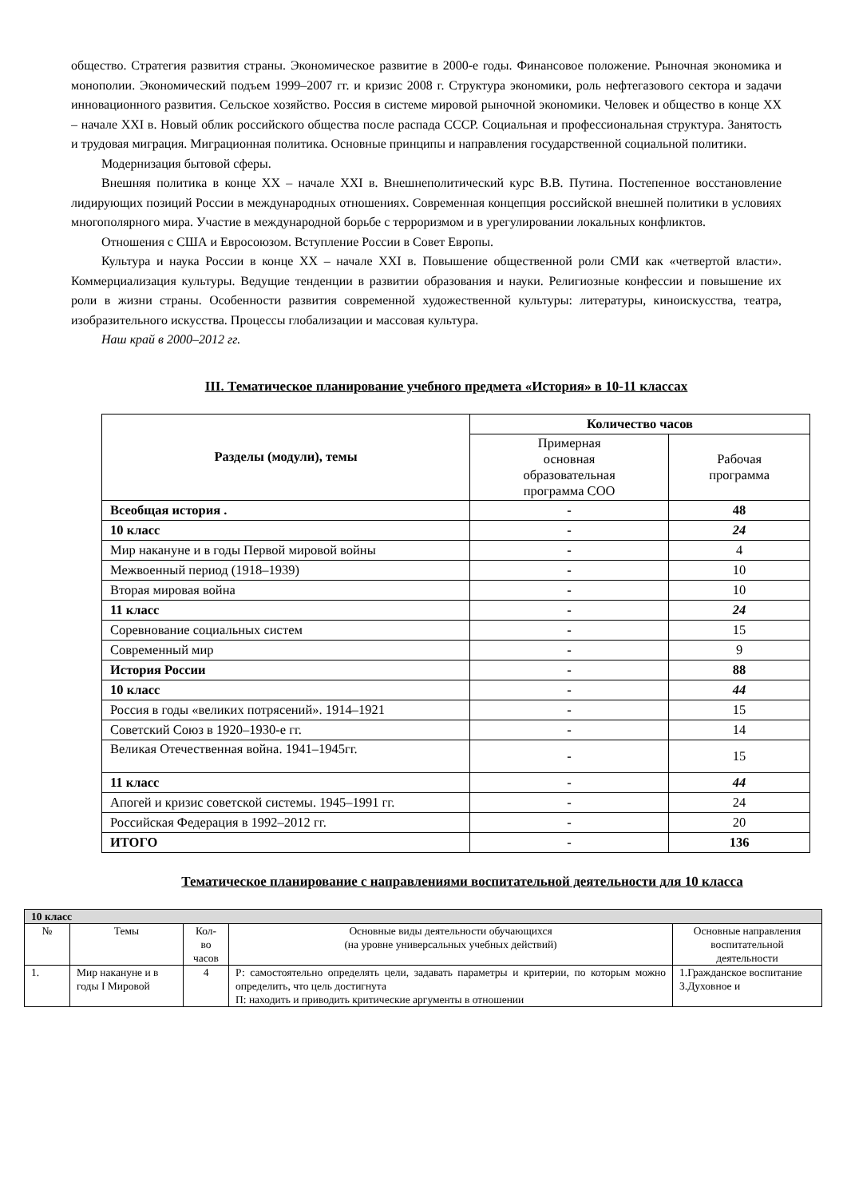общество. Стратегия развития страны. Экономическое развитие в 2000-е годы. Финансовое положение. Рыночная экономика и монополии. Экономический подъем 1999–2007 гг. и кризис 2008 г. Структура экономики, роль нефтегазового сектора и задачи инновационного развития. Сельское хозяйство. Россия в системе мировой рыночной экономики. Человек и общество в конце XX – начале XXI в. Новый облик российского общества после распада СССР. Социальная и профессиональная структура. Занятость и трудовая миграция. Миграционная политика. Основные принципы и направления государственной социальной политики.
Модернизация бытовой сферы.
Внешняя политика в конце XX – начале XXI в. Внешнеполитический курс В.В. Путина. Постепенное восстановление лидирующих позиций России в международных отношениях. Современная концепция российской внешней политики в условиях многополярного мира. Участие в международной борьбе с терроризмом и в урегулировании локальных конфликтов.
Отношения с США и Евросоюзом. Вступление России в Совет Европы.
Культура и наука России в конце XX – начале XXI в. Повышение общественной роли СМИ как «четвертой власти». Коммерциализация культуры. Ведущие тенденции в развитии образования и науки. Религиозные конфессии и повышение их роли в жизни страны. Особенности развития современной художественной культуры: литературы, киноискусства, театра, изобразительного искусства. Процессы глобализации и массовая культура.
Наш край в 2000–2012 гг.
III. Тематическое планирование учебного предмета «История» в 10-11 классах
| Разделы (модули), темы | Количество часов | |
| --- | --- | --- |
| | Примерная основная образовательная программа СОО | Рабочая программа |
| Всеобщая история . | - | 48 |
| 10 класс | - | 24 |
| Мир накануне и в годы Первой мировой войны | - | 4 |
| Межвоенный период (1918–1939) | - | 10 |
| Вторая мировая война | - | 10 |
| 11 класс | - | 24 |
| Соревнование социальных систем | - | 15 |
| Современный мир | - | 9 |
| История России | - | 88 |
| 10 класс | - | 44 |
| Россия в годы «великих потрясений». 1914–1921 | - | 15 |
| Советский Союз в 1920–1930-е гг. | - | 14 |
| Великая Отечественная война. 1941–1945гг. | - | 15 |
| 11 класс | - | 44 |
| Апогей и кризис советской системы. 1945–1991 гг. | - | 24 |
| Российская Федерация в 1992–2012 гг. | - | 20 |
| ИТОГО | - | 136 |
Тематическое планирование с направлениями воспитательной деятельности для 10 класса
| 10 класс | | | | |
| № | Темы | Кол- во часов | Основные виды деятельности обучающихся (на уровне универсальных учебных действий) | Основные направления воспитательной деятельности |
| 1. | Мир накануне и в годы I Мировой | 4 | Р: самостоятельно определять цели, задавать параметры и критерии, по которым можно определить, что цель достигнута П: находить и приводить критические аргументы в отношении | 1.Гражданское воспитание 3.Духовное и |